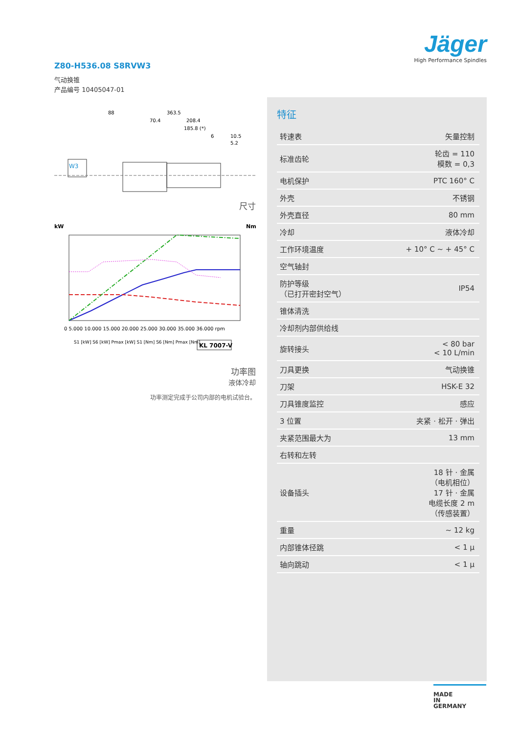Jäger
High Performance Spindles
Z80-H536.08 S8RVW3
气动换锥
产品编号 10405047-01
88
363.5
70.4
208.4
185.8 (*)
6
10.5
5.2
W3
尺寸
kW
Nm
KL 7007-V
0 5.000 10.000 15.000 20.000 25.000 30.000 35.000 36.000 rpm
S1 [kW] S6 [kW] Pmax [kW] S1 [Nm] S6 [Nm] Pmax [Nm]
功率图
液体冷却
功率测定完成于公司内部的电机试验台。
特征
| 转速表 | 矢量控制 |
| 标准齿轮 | 轮齿 = 110 模数 = 0,3 |
| 电机保护 | PTC 160° C |
| 外壳 | 不锈钢 |
| 外壳直径 | 80 mm |
| 冷却 | 液体冷却 |
| 工作环境温度 | + 10° C ~ + 45° C |
| 空气轴封 | |
| 防护等级 （已打开密封空气） | IP54 |
| 锥体清洗 | |
| 冷却剂内部供给线 | |
| 旋转接头 | < 80 bar < 10 L/min |
| 刀具更换 | 气动换锥 |
| 刀架 | HSK-E 32 |
| 刀具锥度监控 | 感应 |
| 3 位置 | 夹紧 · 松开 · 弹出 |
| 夹紧范围最大为 | 13 mm |
| 右转和左转 | |
| 设备插头 | 18 针 · 金属 （电机相位） 17 针 · 金属 电缆长度 2 m （传感装置） |
| 重量 | ~ 12 kg |
| 内部锥体径跳 | < 1 µ |
| 轴向跳动 | < 1 µ |
MADE
IN
GERMANY